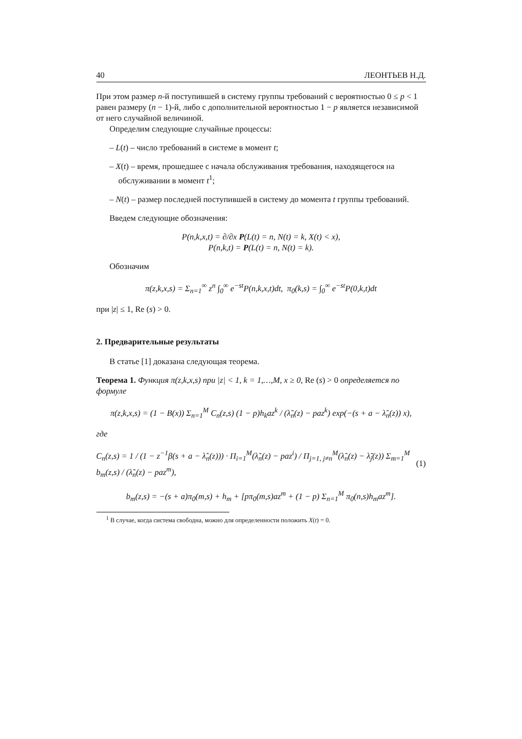40 ЛЕОНТЬЕВ Н.Д.
При этом размер n-й поступившей в систему группы требований с вероятностью 0 ≤ p < 1 равен размеру (n − 1)-й, либо с дополнительной вероятностью 1 − p является независимой от него случайной величиной.
Определим следующие случайные процессы:
– L(t) – число требований в системе в момент t;
– X(t) – время, прошедшее с начала обслуживания требования, находящегося на обслуживании в момент t<sup>1</sup>;
– N(t) – размер последней поступившей в систему до момента t группы требований.
Введем следующие обозначения:
P(n,k,x,t) = ∂/∂x P(L(t) = n, N(t) = k, X(t) < x),
P(n,k,t) = P(L(t) = n, N(t) = k).
Обозначим
π(z,k,x,s) = Σ<sub>n=1</sub><sup>∞</sup> z<sup>n</sup> ∫<sub>0</sub><sup>∞</sup> e<sup>−st</sup>P(n,k,x,t)dt, π<sub>0</sub>(k,s) = ∫<sub>0</sub><sup>∞</sup> e<sup>−st</sup>P(0,k,t)dt
при |z| ≤ 1, Re (s) > 0.
2. Предварительные результаты
В статье [1] доказана следующая теорема.
Теорема 1. Функция π(z,k,x,s) при |z| < 1, k = 1,…,M, x ≥ 0, Re (s) > 0 определяется по формуле
π(z,k,x,s) = (1 − B(x)) Σ<sub>n=1</sub><sup>M</sup> C<sub>n</sub>(z,s) (1 − p)h<sub>k</sub>az<sup>k</sup> / (λ̃<sub>n</sub>(z) − paz<sup>k</sup>) exp(−(s + a − λ̃<sub>n</sub>(z)) x),
где
C<sub>n</sub>(z,s) = 1 / (1 − z<sup>−1</sup>β(s + a − λ̃<sub>n</sub>(z))) · Π<sub>i=1</sub><sup>M</sup>(λ̃<sub>n</sub>(z) − paz<sup>i</sup>) / Π<sub>j=1, j≠n</sub><sup>M</sup>(λ̃<sub>n</sub>(z) − λ̃<sub>j</sub>(z)) Σ<sub>m=1</sub><sup>M</sup> b<sub>m</sub>(z,s) / (λ̃<sub>n</sub>(z) − paz<sup>m</sup>), (1)
b<sub>m</sub>(z,s) = −(s + a)π<sub>0</sub>(m,s) + h<sub>m</sub> + [pπ<sub>0</sub>(m,s)az<sup>m</sup> + (1 − p) Σ<sub>n=1</sub><sup>M</sup> π<sub>0</sub>(n,s)h<sub>m</sub>az<sup>m</sup>].
<sup>1</sup> В случае, когда система свободна, можно для определенности положить X(t) = 0.